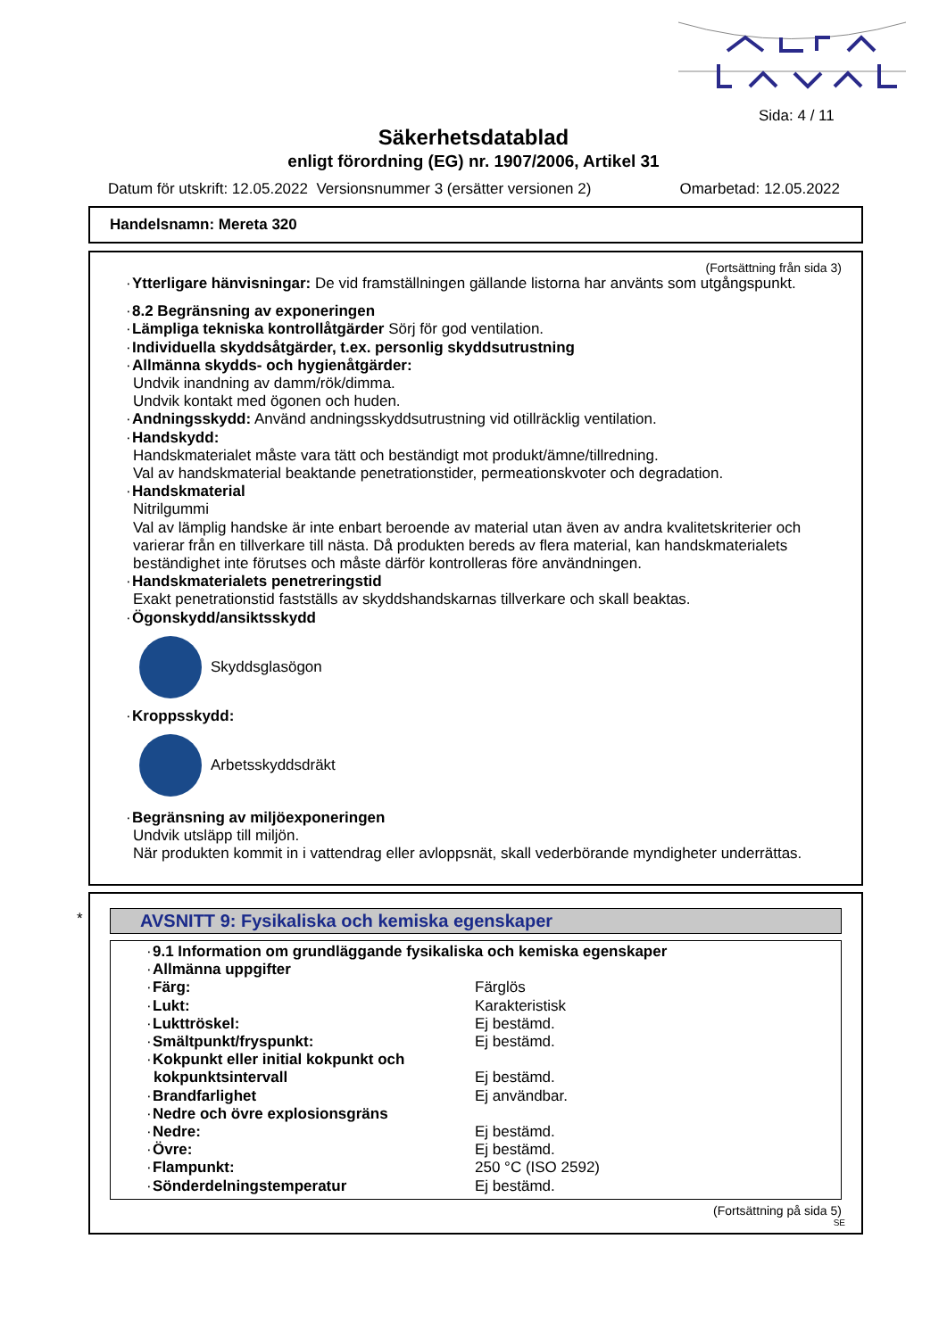Sida: 4 / 11
Säkerhetsdatablad
enligt förordning (EG) nr. 1907/2006, Artikel 31
Datum för utskrift: 12.05.2022 Versionsnummer 3 (ersätter versionen 2) Omarbetad: 12.05.2022
Handelsnamn: Mereta 320
(Fortsättning från sida 3)
· Ytterligare hänvisningar: De vid framställningen gällande listorna har använts som utgångspunkt.
· 8.2 Begränsning av exponeringen
· Lämpliga tekniska kontrollåtgärder Sörj för god ventilation.
· Individuella skyddsåtgärder, t.ex. personlig skyddsutrustning
· Allmänna skydds- och hygienåtgärder:
Undvik inandning av damm/rök/dimma.
Undvik kontakt med ögonen och huden.
· Andningsskydd: Använd andningsskyddsutrustning vid otillräcklig ventilation.
· Handskydd:
Handskmaterialet måste vara tätt och beständigt mot produkt/ämne/tillredning.
Val av handskmaterial beaktande penetrationstider, permeationskvoter och degradation.
· Handskmaterial
Nitrilgummi
Val av lämplig handske är inte enbart beroende av material utan även av andra kvalitetskriterier och varierar från en tillverkare till nästa. Då produkten bereds av flera material, kan handskmaterialets beständighet inte förutses och måste därför kontrolleras före användningen.
· Handskmaterialets penetreringstid
Exakt penetrationstid fastställs av skyddshandskarnas tillverkare och skall beaktas.
· Ögonskydd/ansiktsskydd
Skyddsglasögon
· Kroppsskydd:
Arbetsskyddsdräkt
· Begränsning av miljöexponeringen
Undvik utsläpp till miljön.
När produkten kommit in i vattendrag eller avloppsnät, skall vederbörande myndigheter underrättas.
*
AVSNITT 9: Fysikaliska och kemiska egenskaper
| · 9.1 Information om grundläggande fysikaliska och kemiska egenskaper | |
| · Allmänna uppgifter | |
| · Färg: | Färglös |
| · Lukt: | Karakteristisk |
| · Lukttröskel: | Ej bestämd. |
| · Smältpunkt/fryspunkt: | Ej bestämd. |
| · Kokpunkt eller initial kokpunkt och kokpunktsintervall | Ej bestämd. |
| · Brandfarlighet | Ej användbar. |
| · Nedre och övre explosionsgräns | |
| · Nedre: | Ej bestämd. |
| · Övre: | Ej bestämd. |
| · Flampunkt: | 250 °C (ISO 2592) |
| · Sönderdelningstemperatur | Ej bestämd. |
(Fortsättning på sida 5)
SE